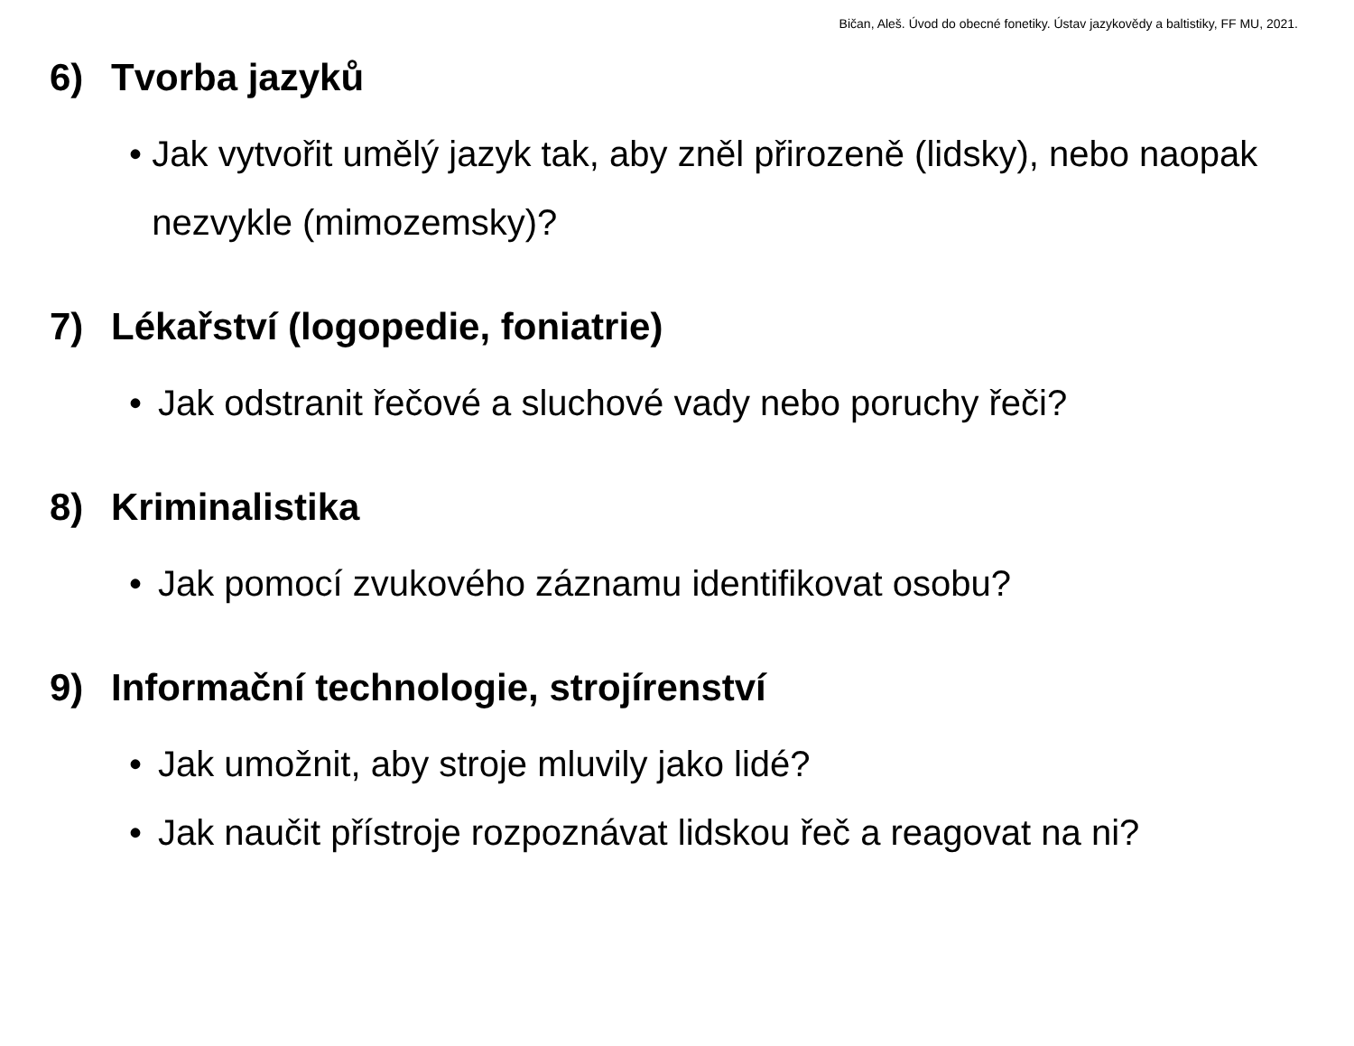Bičan, Aleš. Úvod do obecné fonetiky. Ústav jazykovědy a baltistiky, FF MU, 2021.
6) Tvorba jazyků
• Jak vytvořit umělý jazyk tak, aby zněl přirozeně (lidsky), nebo naopak nezvykle (mimozemsky)?
7) Lékařství (logopedie, foniatrie)
• Jak odstranit řečové a sluchové vady nebo poruchy řeči?
8) Kriminalistika
• Jak pomocí zvukového záznamu identifikovat osobu?
9) Informační technologie, strojírenství
• Jak umožnit, aby stroje mluvily jako lidé?
• Jak naučit přístroje rozpoznávat lidskou řeč a reagovat na ni?